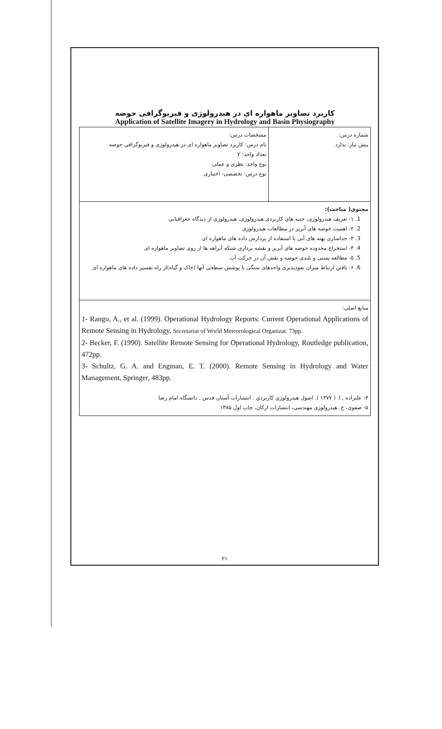کاربرد تصاویر ماهواره ای در هیدرولوژی و فیزیوگرافی حوضه
Application of Satellite Imagery in Hydrology and Basin Physiography
| مشخصات درس: نام درس: کاربرد تصاویر ماهواره ای در هیدرولوژی و فیزیوگرافی حوضه تعداد واحد: ۲ نوع واحد: نظری و عملی نوع درس: تخصصی- اختیاری | شماره درس: پیش نیاز: ندارد |
| محتوی( مباحث): 1. ۱- تعریف هیدرولوژی، جنبه های کاربردی هیدرولوژی، هیدرولوژی از دیدگاه جغرافیایی 2. ۲- اهمیت حوضه های آبریز در مطالعات هیدرولوژی 3. ۳- جداسازی پهنه های آبی با استفاده از پردازش داده های ماهواره ای 4. ۴- استخراج محدوده حوضه های آبریز و نقشه برداری شبکه آبراهه ها از روی تصاویر ماهواره ای 5. ۵- مطالعه پستی و بلندی حوضه و نقش آن در حرکت آب 6. ۶- یافتن ارتباط میزان نفوذپذیری واحدهای سنگی با پوشش سطحی آنها (خاک و گیاه)از راه تفسیر داده های ماهواره ای | |
| منابع اصلی: 1- Rango, A., et al. (1999). Operational Hydrology Reports: Current Operational Applications of Remote Sensing in Hydrology, Secretariat of World Meteorological Organizat. 73pp. 2- Becker, F. (1990). Satellite Remote Sensing for Operational Hydrology, Routledge publication, 472pp. 3- Schultz, G. A. and Engman, E. T. (2000). Remote Sensing in Hydrology and Water Management, Springer, 483pp. ۴- علیزاده , ا. ( ۱۳۷۷ ). اصول هیدرولوژي كاربردي . انتشارات آستان قدس , دانشگاه امام رضا ۵- صفوی، ح. هیدرولوژی مهندسی، انتشارات ارکان، چاپ اول ۱۳۸۵ | |
۲۱